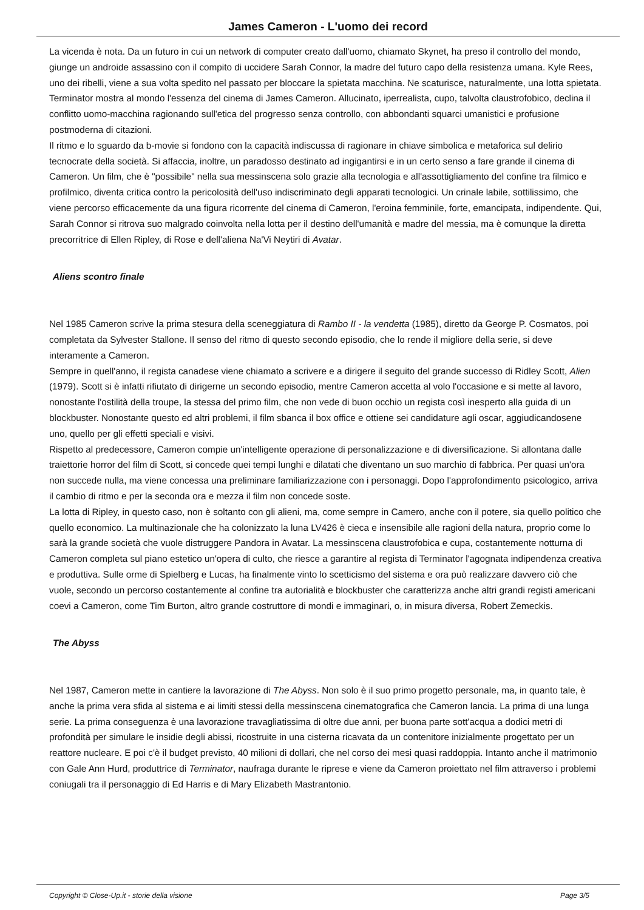James Cameron - L'uomo dei record
La vicenda è nota. Da un futuro in cui un network di computer creato dall'uomo, chiamato Skynet, ha preso il controllo del mondo, giunge un androide assassino con il compito di uccidere Sarah Connor, la madre del futuro capo della resistenza umana. Kyle Rees, uno dei ribelli, viene a sua volta spedito nel passato per bloccare la spietata macchina. Ne scaturisce, naturalmente, una lotta spietata. Terminator mostra al mondo l'essenza del cinema di James Cameron. Allucinato, iperrealista, cupo, talvolta claustrofobico, declina il conflitto uomo-macchina ragionando sull'etica del progresso senza controllo, con abbondanti squarci umanistici e profusione postmoderna di citazioni.
Il ritmo e lo sguardo da b-movie si fondono con la capacità indiscussa di ragionare in chiave simbolica e metaforica sul delirio tecnocrate della società. Si affaccia, inoltre, un paradosso destinato ad ingigantirsi e in un certo senso a fare grande il cinema di Cameron. Un film, che è "possibile" nella sua messinscena solo grazie alla tecnologia e all'assottigliamento del confine tra filmico e profilmico, diventa critica contro la pericolosità dell'uso indiscriminato degli apparati tecnologici. Un crinale labile, sottilissimo, che viene percorso efficacemente da una figura ricorrente del cinema di Cameron, l'eroina femminile, forte, emancipata, indipendente. Qui, Sarah Connor si ritrova suo malgrado coinvolta nella lotta per il destino dell'umanità e madre del messia, ma è comunque la diretta precorritrice di Ellen Ripley, di Rose e dell'aliena Na'Vi Neytiri di Avatar.
Aliens scontro finale
Nel 1985 Cameron scrive la prima stesura della sceneggiatura di Rambo II - la vendetta (1985), diretto da George P. Cosmatos, poi completata da Sylvester Stallone. Il senso del ritmo di questo secondo episodio, che lo rende il migliore della serie, si deve interamente a Cameron.
Sempre in quell'anno, il regista canadese viene chiamato a scrivere e a dirigere il seguito del grande successo di Ridley Scott, Alien (1979). Scott si è infatti rifiutato di dirigerne un secondo episodio, mentre Cameron accetta al volo l'occasione e si mette al lavoro, nonostante l'ostilità della troupe, la stessa del primo film, che non vede di buon occhio un regista così inesperto alla guida di un blockbuster. Nonostante questo ed altri problemi, il film sbanca il box office e ottiene sei candidature agli oscar, aggiudicandosene uno, quello per gli effetti speciali e visivi.
Rispetto al predecessore, Cameron compie un'intelligente operazione di personalizzazione e di diversificazione. Si allontana dalle traiettorie horror del film di Scott, si concede quei tempi lunghi e dilatati che diventano un suo marchio di fabbrica. Per quasi un'ora non succede nulla, ma viene concessa una preliminare familiarizzazione con i personaggi. Dopo l'approfondimento psicologico, arriva il cambio di ritmo e per la seconda ora e mezza il film non concede soste.
La lotta di Ripley, in questo caso, non è soltanto con gli alieni, ma, come sempre in Camero, anche con il potere, sia quello politico che quello economico. La multinazionale che ha colonizzato la luna LV426 è cieca e insensibile alle ragioni della natura, proprio come lo sarà la grande società che vuole distruggere Pandora in Avatar. La messinscena claustrofobica e cupa, costantemente notturna di Cameron completa sul piano estetico un'opera di culto, che riesce a garantire al regista di Terminator l'agognata indipendenza creativa e produttiva. Sulle orme di Spielberg e Lucas, ha finalmente vinto lo scetticismo del sistema e ora può realizzare davvero ciò che vuole, secondo un percorso costantemente al confine tra autorialità e blockbuster che caratterizza anche altri grandi registi americani coevi a Cameron, come Tim Burton, altro grande costruttore di mondi e immaginari, o, in misura diversa, Robert Zemeckis.
The Abyss
Nel 1987, Cameron mette in cantiere la lavorazione di The Abyss. Non solo è il suo primo progetto personale, ma, in quanto tale, è anche la prima vera sfida al sistema e ai limiti stessi della messinscena cinematografica che Cameron lancia. La prima di una lunga serie. La prima conseguenza è una lavorazione travagliatissima di oltre due anni, per buona parte sott'acqua a dodici metri di profondità per simulare le insidie degli abissi, ricostruite in una cisterna ricavata da un contenitore inizialmente progettato per un reattore nucleare. E poi c'è il budget previsto, 40 milioni di dollari, che nel corso dei mesi quasi raddoppia. Intanto anche il matrimonio con Gale Ann Hurd, produttrice di Terminator, naufraga durante le riprese e viene da Cameron proiettato nel film attraverso i problemi coniugali tra il personaggio di Ed Harris e di Mary Elizabeth Mastrantonio.
Copyright © Close-Up.it - storie della visione Page 3/5